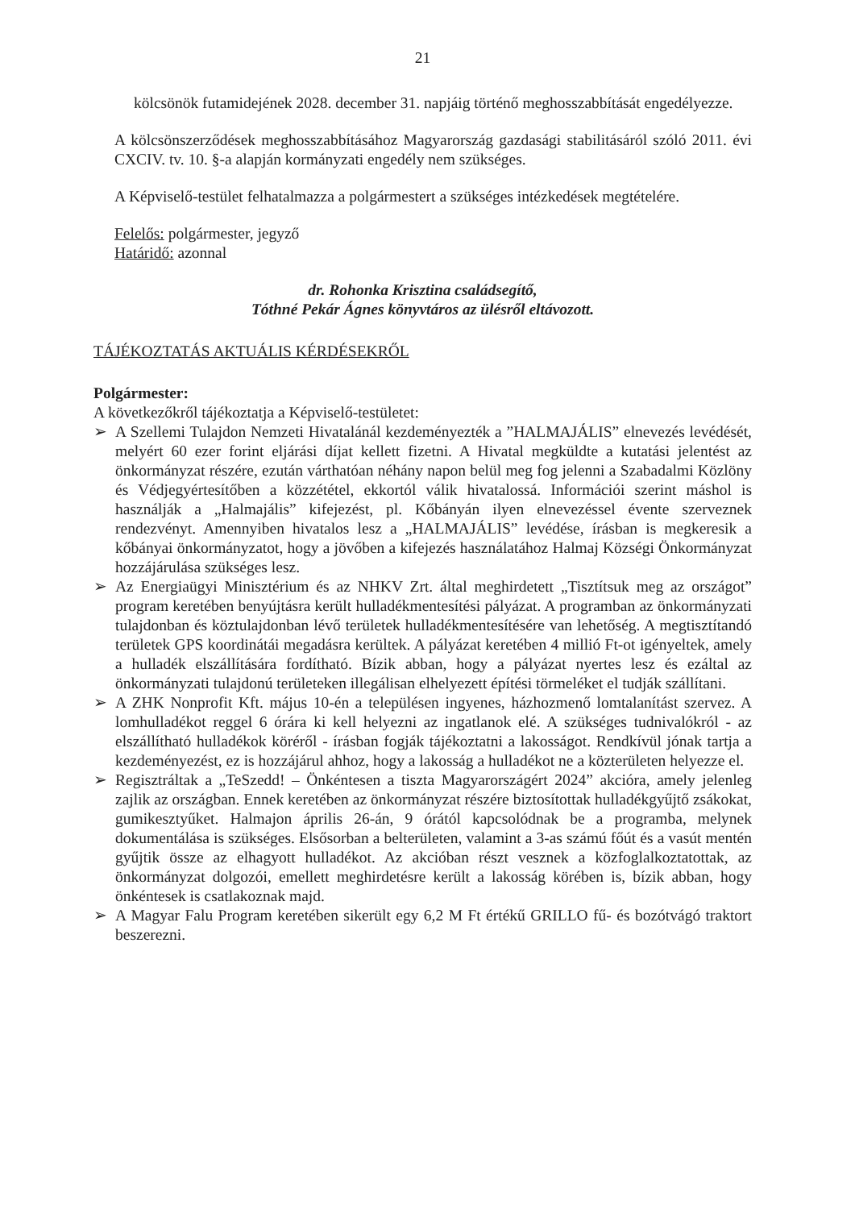21
kölcsönök futamidejének 2028. december 31. napjáig történő meghosszabbítását engedélyezze.
A kölcsönszerződések meghosszabbításához Magyarország gazdasági stabilitásáról szóló 2011. évi CXCIV. tv. 10. §-a alapján kormányzati engedély nem szükséges.
A Képviselő-testület felhatalmazza a polgármestert a szükséges intézkedések megtételére.
Felelős: polgármester, jegyző
Határidő: azonnal
dr. Rohonka Krisztina családsegítő,
Tóthné Pekár Ágnes könyvtáros az ülésről eltávozott.
TÁJÉKOZTATÁS AKTUÁLIS KÉRDÉSEKRŐL
Polgármester:
A következőkről tájékoztatja a Képviselő-testületet:
➢ A Szellemi Tulajdon Nemzeti Hivatalánál kezdeményezték a ”HALMAJÁLIS” elnevezés levédését, melyért 60 ezer forint eljárási díjat kellett fizetni. A Hivatal megküldte a kutatási jelentést az önkormányzat részére, ezután várthatóan néhány napon belül meg fog jelenni a Szabadalmi Közlöny és Védjegyértesítőben a közzététel, ekkortól válik hivatalossá. Információi szerint máshol is használják a „Halmajális” kifejezést, pl. Kőbányán ilyen elnevezéssel évente szerveznek rendezvényt. Amennyiben hivatalos lesz a „HALMAJÁLIS” levédése, írásban is megkeresik a kőbányai önkormányzatot, hogy a jövőben a kifejezés használatához Halmaj Községi Önkormányzat hozzájárulása szükséges lesz.
➢ Az Energiaügyi Minisztérium és az NHKV Zrt. által meghirdetett „Tisztítsuk meg az országot” program keretében benyújtásra került hulladékmentesítési pályázat. A programban az önkormányzati tulajdonban és köztulajdonban lévő területek hulladékmentesítésére van lehetőség. A megtisztítandó területek GPS koordinátái megadásra kerültek. A pályázat keretében 4 millió Ft-ot igényeltek, amely a hulladék elszállítására fordítható. Bízik abban, hogy a pályázat nyertes lesz és ezáltal az önkormányzati tulajdonú területeken illegálisan elhelyezett építési törmeléket el tudják szállítani.
➢ A ZHK Nonprofit Kft. május 10-én a településen ingyenes, házhozmenő lomtalanítást szervez. A lomhulladékot reggel 6 órára ki kell helyezni az ingatlanok elé. A szükséges tudnivalókról - az elszállítható hulladékok köréről - írásban fogják tájékoztatni a lakosságot. Rendkívül jónak tartja a kezdeményezést, ez is hozzájárul ahhoz, hogy a lakosság a hulladékot ne a közterületen helyezze el.
➢ Regisztráltak a „TeSzedd! – Önkéntesen a tiszta Magyarországért 2024” akcióra, amely jelenleg zajlik az országban. Ennek keretében az önkormányzat részére biztosítottak hulladékgyűjtő zsákokat, gumikesztyűket. Halmajon április 26-án, 9 órától kapcsolódnak be a programba, melynek dokumentálása is szükséges. Elsősorban a belterületen, valamint a 3-as számú főút és a vasút mentén gyűjtik össze az elhagyott hulladékot. Az akcióban részt vesznek a közfoglalkoztatottak, az önkormányzat dolgozói, emellett meghirdetésre került a lakosság körében is, bízik abban, hogy önkéntesek is csatlakoznak majd.
➢ A Magyar Falu Program keretében sikerült egy 6,2 M Ft értékű GRILLO fű- és bozótvágó traktort beszerezni.